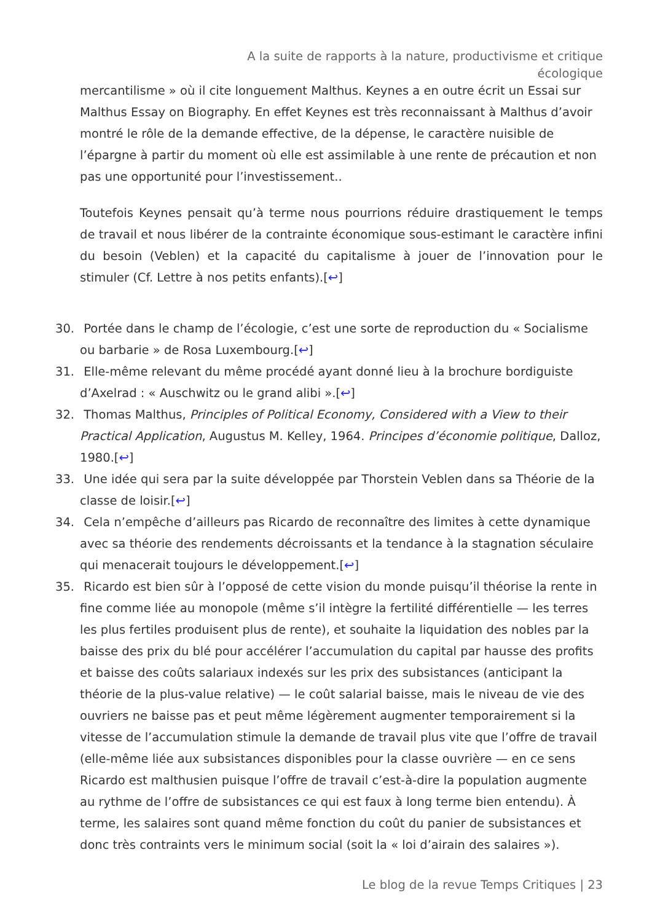A la suite de rapports à la nature, productivisme et critique écologique
mercantilisme » où il cite longuement Malthus. Keynes a en outre écrit un Essai sur Malthus Essay on Biography. En effet Keynes est très reconnaissant à Malthus d’avoir montré le rôle de la demande effective, de la dépense, le caractère nuisible de l’épargne à partir du moment où elle est assimilable à une rente de précaution et non pas une opportunité pour l’investissement..
Toutefois Keynes pensait qu’à terme nous pourrions réduire drastiquement le temps de travail et nous libérer de la contrainte économique sous-estimant le caractère infini du besoin (Veblen) et la capacité du capitalisme à jouer de l’innovation pour le stimuler (Cf. Lettre à nos petits enfants).[↩]
30. Portée dans le champ de l’écologie, c’est une sorte de reproduction du « Socialisme ou barbarie » de Rosa Luxembourg.[↩]
31. Elle-même relevant du même procédé ayant donné lieu à la brochure bordiguiste d’Axelrad : « Auschwitz ou le grand alibi ».[↩]
32. Thomas Malthus, Principles of Political Economy, Considered with a View to their Practical Application, Augustus M. Kelley, 1964. Principes d’économie politique, Dalloz, 1980.[↩]
33. Une idée qui sera par la suite développée par Thorstein Veblen dans sa Théorie de la classe de loisir.[↩]
34. Cela n’empêche d’ailleurs pas Ricardo de reconnaître des limites à cette dynamique avec sa théorie des rendements décroissants et la tendance à la stagnation séculaire qui menacerait toujours le développement.[↩]
35. Ricardo est bien sûr à l’opposé de cette vision du monde puisqu’il théorise la rente in fine comme liée au monopole (même s’il intègre la fertilité différentielle — les terres les plus fertiles produisent plus de rente), et souhaite la liquidation des nobles par la baisse des prix du blé pour accélérer l’accumulation du capital par hausse des profits et baisse des coûts salariaux indexés sur les prix des subsistances (anticipant la théorie de la plus-value relative) — le coût salarial baisse, mais le niveau de vie des ouvriers ne baisse pas et peut même légèrement augmenter temporairement si la vitesse de l’accumulation stimule la demande de travail plus vite que l’offre de travail (elle-même liée aux subsistances disponibles pour la classe ouvrière — en ce sens Ricardo est malthusien puisque l’offre de travail c’est-à-dire la population augmente au rythme de l’offre de subsistances ce qui est faux à long terme bien entendu). À terme, les salaires sont quand même fonction du coût du panier de subsistances et donc très contraints vers le minimum social (soit la « loi d’airain des salaires »).
Le blog de la revue Temps Critiques | 23